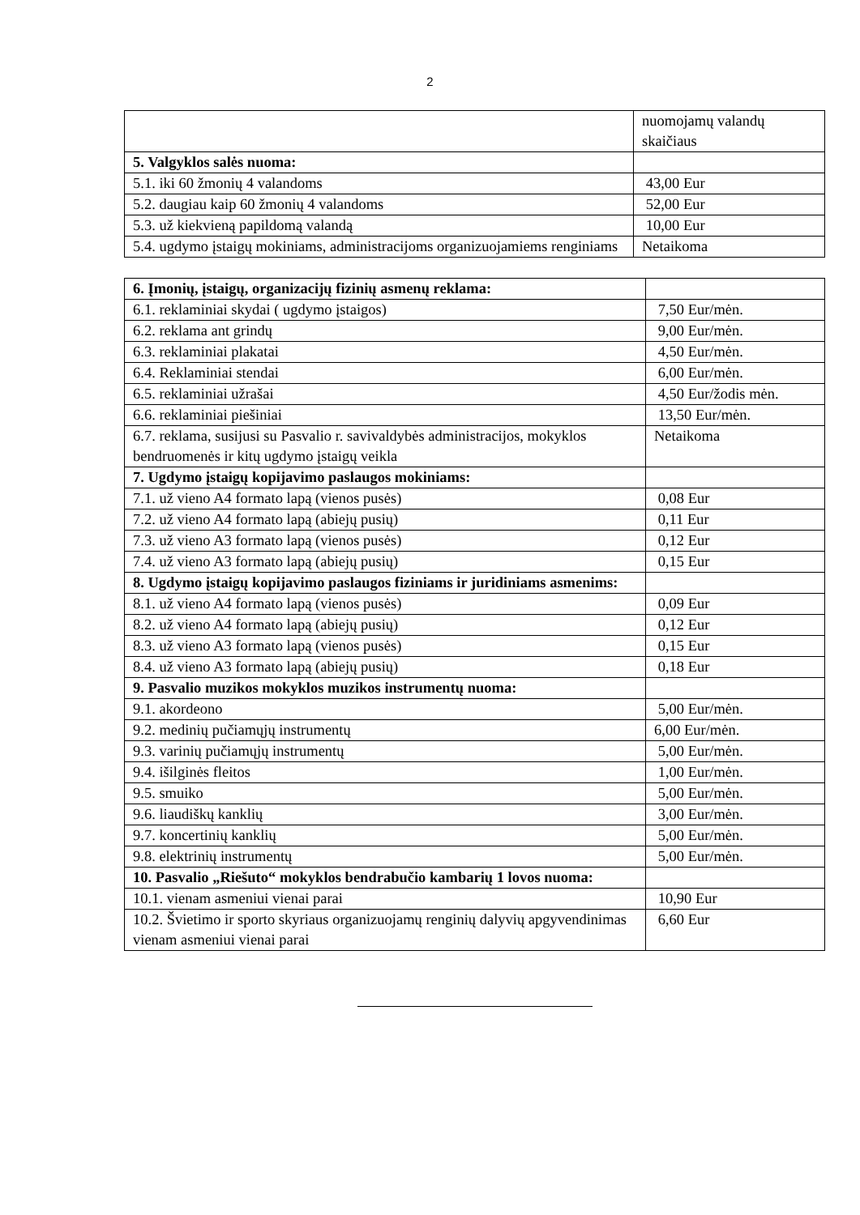2
| | nuomojamų valandų skaičiaus |
| 5. Valgyklos salės nuoma: | |
| 5.1. iki 60 žmonių 4 valandoms | 43,00 Eur |
| 5.2. daugiau kaip 60 žmonių 4 valandoms | 52,00 Eur |
| 5.3. už kiekvieną papildomą valandą | 10,00 Eur |
| 5.4. ugdymo įstaigų mokiniams, administracijoms organizuojamiems renginiams | Netaikoma |
| 6. Įmonių, įstaigų, organizacijų fizinių asmenų reklama: | |
| 6.1. reklaminiai skydai ( ugdymo įstaigos) | 7,50 Eur/mėn. |
| 6.2. reklama ant grindų | 9,00 Eur/mėn. |
| 6.3. reklaminiai plakatai | 4,50 Eur/mėn. |
| 6.4. Reklaminiai stendai | 6,00 Eur/mėn. |
| 6.5. reklaminiai užrašai | 4,50 Eur/žodis mėn. |
| 6.6. reklaminiai piešiniai | 13,50 Eur/mėn. |
| 6.7. reklama, susijusi su Pasvalio r. savivaldybės administracijos, mokyklos bendruomenės ir kitų ugdymo įstaigų veikla | Netaikoma |
| 7. Ugdymo įstaigų kopijavimo paslaugos mokiniams: | |
| 7.1. už vieno A4 formato lapą (vienos pusės) | 0,08 Eur |
| 7.2. už vieno A4 formato lapą (abiejų pusių) | 0,11 Eur |
| 7.3. už vieno A3 formato lapą (vienos pusės) | 0,12 Eur |
| 7.4. už vieno A3 formato lapą (abiejų pusių) | 0,15 Eur |
| 8. Ugdymo įstaigų kopijavimo paslaugos fiziniams ir juridiniams asmenims: | |
| 8.1. už vieno A4 formato lapą (vienos pusės) | 0,09 Eur |
| 8.2. už vieno A4 formato lapą (abiejų pusių) | 0,12 Eur |
| 8.3. už vieno A3 formato lapą (vienos pusės) | 0,15 Eur |
| 8.4. už vieno A3 formato lapą (abiejų pusių) | 0,18 Eur |
| 9. Pasvalio muzikos mokyklos muzikos instrumentų nuoma: | |
| 9.1. akordeono | 5,00 Eur/mėn. |
| 9.2. medinių pučiamųjų instrumentų | 6,00 Eur/mėn. |
| 9.3. varinių pučiamųjų instrumentų | 5,00 Eur/mėn. |
| 9.4. išilginės fleitos | 1,00 Eur/mėn. |
| 9.5. smuiko | 5,00 Eur/mėn. |
| 9.6. liaudiškų kanklių | 3,00 Eur/mėn. |
| 9.7. koncertinių kanklių | 5,00 Eur/mėn. |
| 9.8. elektrinių instrumentų | 5,00 Eur/mėn. |
| 10. Pasvalio „Riešuto“ mokyklos bendrabučio kambarių 1 lovos nuoma: | |
| 10.1. vienam asmeniui vienai parai | 10,90 Eur |
| 10.2. Švietimo ir sporto skyriaus organizuojamų renginių dalyvių apgyvendinimas vienam asmeniui vienai parai | 6,60 Eur |